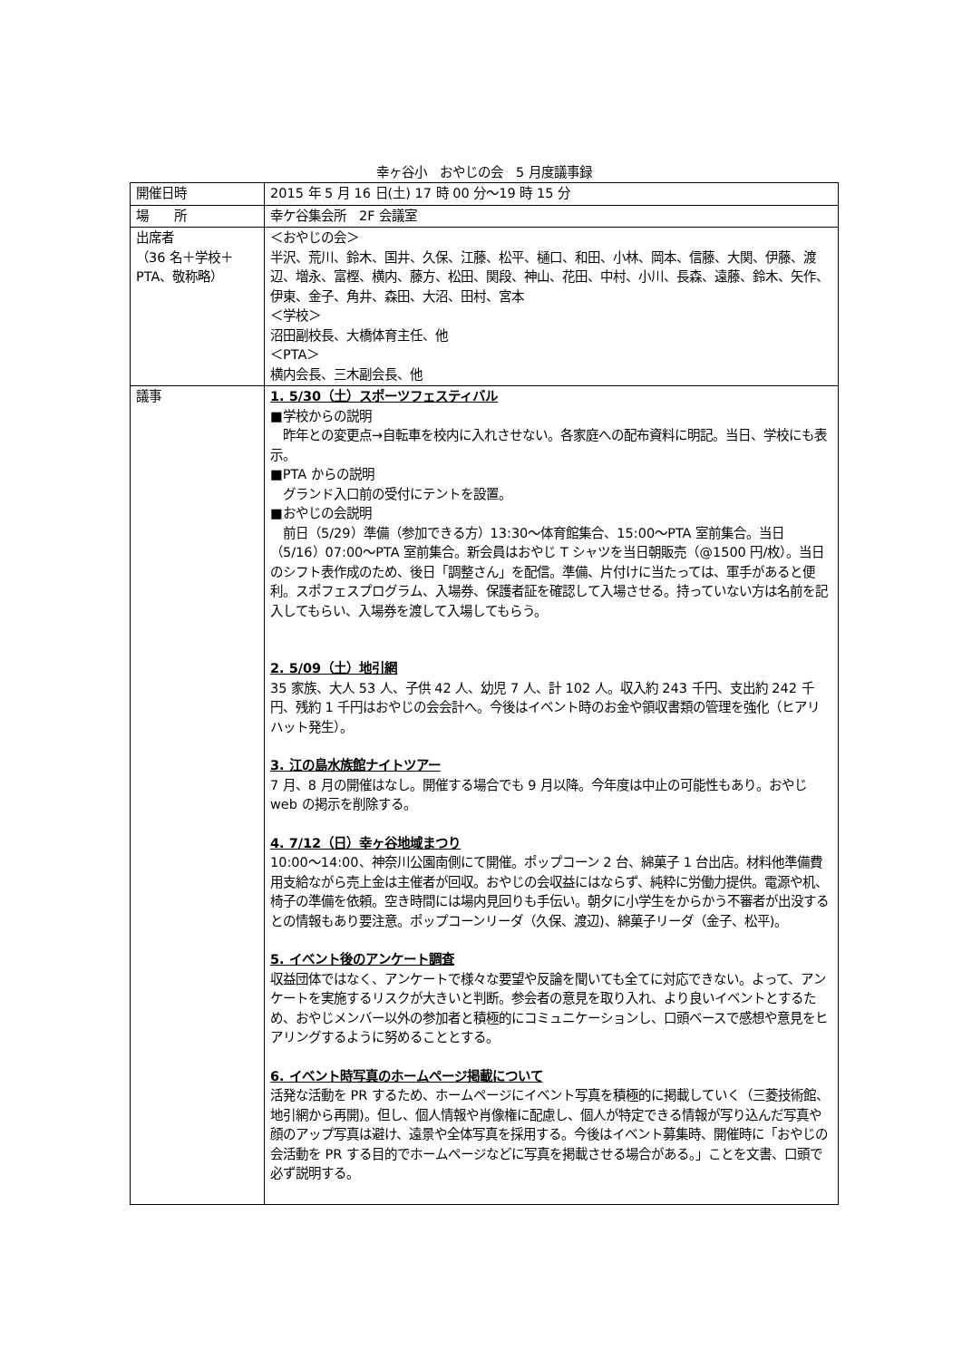幸ヶ谷小　おやじの会　5 月度議事録
| 開催日時 | 2015 年 5 月 16 日(土) 17 時 00 分～19 時 15 分 |
| 場 所 | 幸ケ谷集会所 2F 会議室 |
| 出席者 （36 名＋学校＋PTA、敬称略） | ＜おやじの会＞ 半沢、荒川、鈴木、国井、久保、江藤、松平、樋口、和田、小林、岡本、信藤、大関、伊藤、渡辺、増永、富樫、横内、藤方、松田、関段、神山、花田、中村、小川、長森、遠藤、鈴木、矢作、伊東、金子、角井、森田、大沼、田村、宮本 ＜学校＞ 沼田副校長、大橋体育主任、他 ＜PTA＞ 横内会長、三木副会長、他 |
| 議事 | 1. 5/30（土）スポーツフェスティバル ■学校からの説明 昨年との変更点→自転車を校内に入れさせない。各家庭への配布資料に明記。当日、学校にも表示。 ■PTA からの説明 グランド入口前の受付にテントを設置。 ■おやじの会説明 前日（5/29）準備（参加できる方）13:30～体育館集合、15:00～PTA 室前集合。当日（5/16）07:00～PTA 室前集合。新会員はおやじ T シャツを当日朝販売（@1500 円/枚）。当日のシフト表作成のため、後日「調整さん」を配信。準備、片付けに当たっては、軍手があると便利。スポフェスプログラム、入場券、保護者証を確認して入場させる。持っていない方は名前を記入してもらい、入場券を渡して入場してもらう。 2. 5/09（土）地引網 35 家族、大人 53 人、子供 42 人、幼児 7 人、計 102 人。収入約 243 千円、支出約 242 千円、残約 1 千円はおやじの会会計へ。今後はイベント時のお金や領収書類の管理を強化（ヒアリハット発生）。 3. 江の島水族館ナイトツアー 7 月、8 月の開催はなし。開催する場合でも 9 月以降。今年度は中止の可能性もあり。おやじ web の掲示を削除する。 4. 7/12（日）幸ヶ谷地域まつり 10:00～14:00、神奈川公園南側にて開催。ポップコーン 2 台、綿菓子 1 台出店。材料他準備費用支給ながら売上金は主催者が回収。おやじの会収益にはならず、純粋に労働力提供。電源や机、椅子の準備を依頼。空き時間には場内見回りも手伝い。朝夕に小学生をからかう不審者が出没するとの情報もあり要注意。ポップコーンリーダ（久保、渡辺)、綿菓子リーダ（金子、松平)。 5. イベント後のアンケート調査 収益団体ではなく、アンケートで様々な要望や反論を聞いても全てに対応できない。よって、アンケートを実施するリスクが大きいと判断。参会者の意見を取り入れ、より良いイベントとするため、おやじメンバー以外の参加者と積極的にコミュニケーションし、口頭ベースで感想や意見をヒアリングするように努めることとする。 6. イベント時写真のホームページ掲載について 活発な活動を PR するため、ホームページにイベント写真を積極的に掲載していく（三菱技術館、地引網から再開)。但し、個人情報や肖像権に配慮し、個人が特定できる情報が写り込んだ写真や顔のアップ写真は避け、遠景や全体写真を採用する。今後はイベント募集時、開催時に「おやじの会活動を PR する目的でホームページなどに写真を掲載させる場合がある。」ことを文書、口頭で必ず説明する。 |